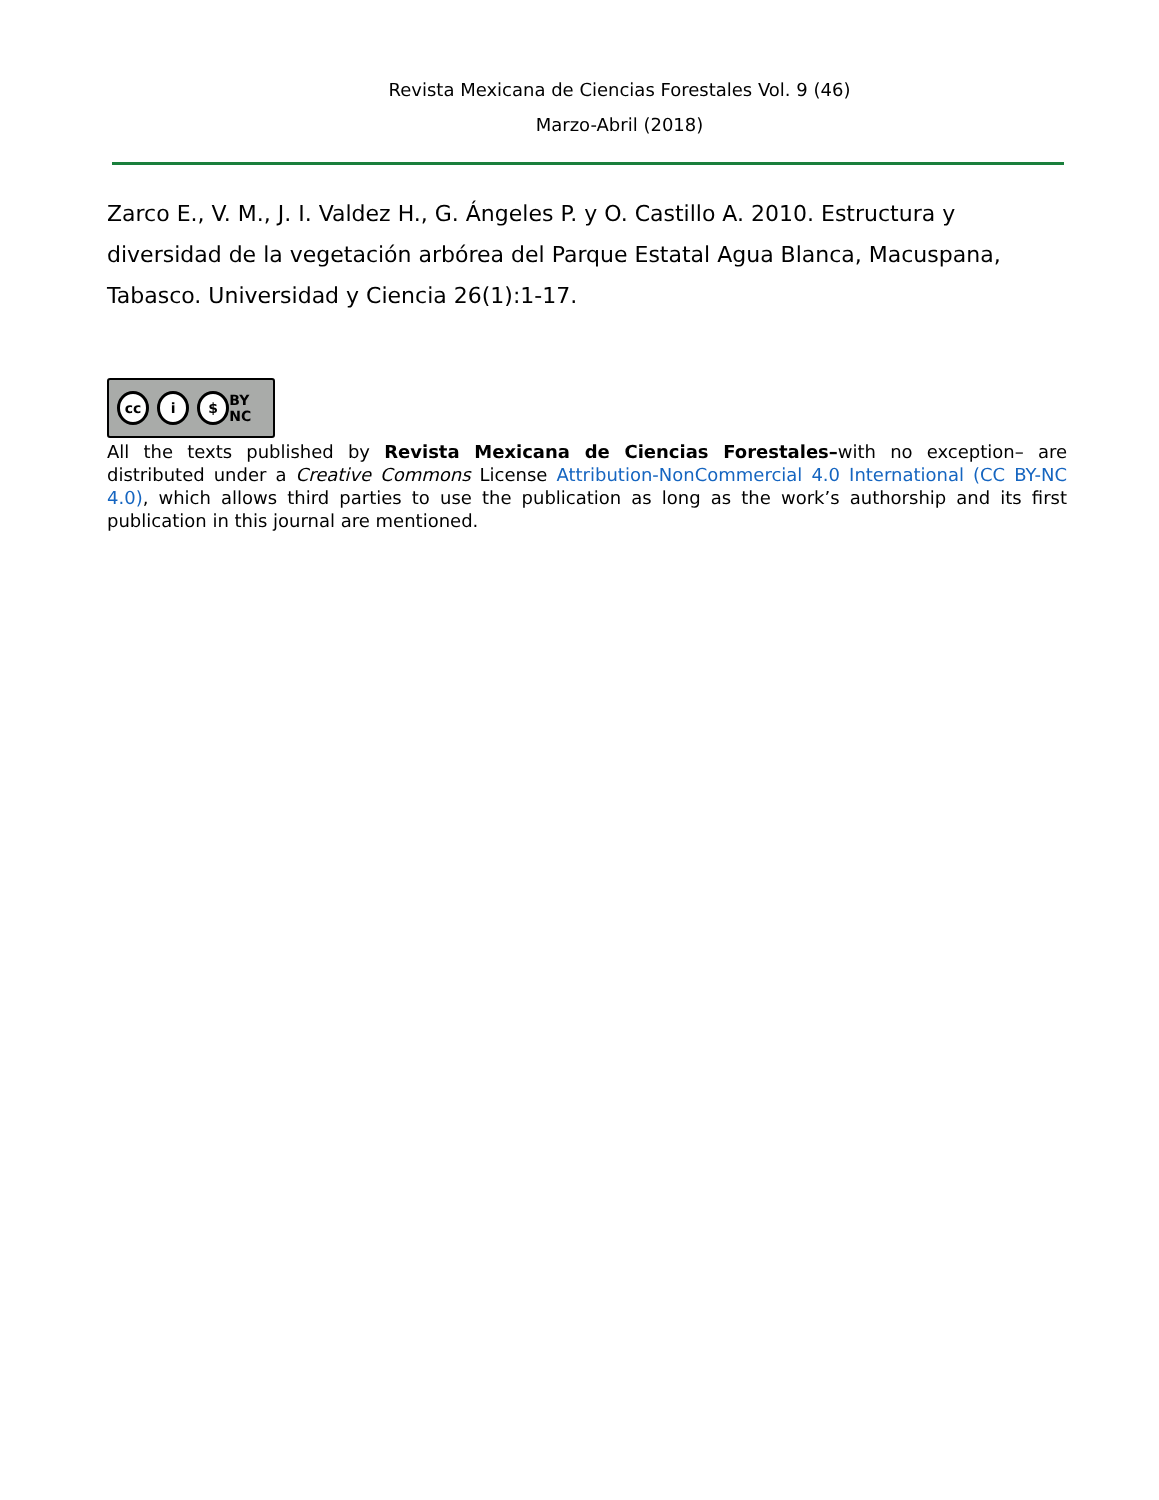Revista Mexicana de Ciencias Forestales Vol. 9 (46)
Marzo-Abril (2018)
Zarco E., V. M., J. I. Valdez H., G. Ángeles P. y O. Castillo A. 2010. Estructura y diversidad de la vegetación arbórea del Parque Estatal Agua Blanca, Macuspana, Tabasco. Universidad y Ciencia 26(1):1-17.
cc i $ BY NC
All the texts published by Revista Mexicana de Ciencias Forestales–with no exception– are distributed under a Creative Commons License Attribution-NonCommercial 4.0 International (CC BY-NC 4.0), which allows third parties to use the publication as long as the work’s authorship and its first publication in this journal are mentioned.